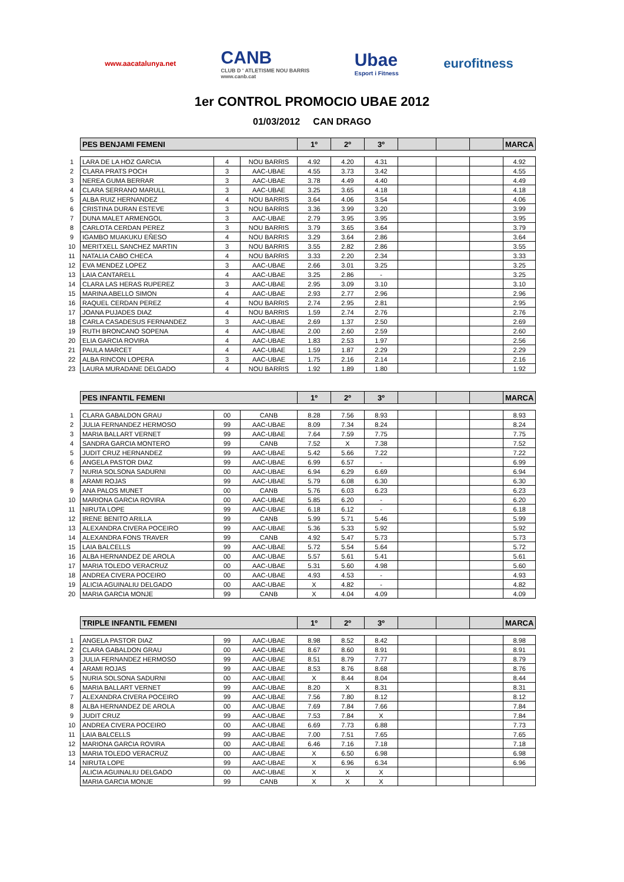www.aacatalunya.net
CANB
CLUB D ' ATLETISME NOU BARRIS
www.canb.cat
Ubae
Esport i Fitness
eurofitness
1er CONTROL PROMOCIO UBAE 2012
01/03/2012 CAN DRAGO
| | PES BENJAMI FEMENI | | | 1º | 2º | 3º | | | | MARCA |
| 1 | LARA DE LA HOZ GARCIA | 4 | NOU BARRIS | 4.92 | 4.20 | 4.31 | | | | 4.92 |
| 2 | CLARA PRATS POCH | 3 | AAC-UBAE | 4.55 | 3.73 | 3.42 | | | | 4.55 |
| 3 | NEREA GUMA BERRAR | 3 | AAC-UBAE | 3.78 | 4.49 | 4.40 | | | | 4.49 |
| 4 | CLARA SERRANO MARULL | 3 | AAC-UBAE | 3.25 | 3.65 | 4.18 | | | | 4.18 |
| 5 | ALBA RUIZ HERNANDEZ | 4 | NOU BARRIS | 3.64 | 4.06 | 3.54 | | | | 4.06 |
| 6 | CRISTINA DURAN ESTEVE | 3 | NOU BARRIS | 3.36 | 3.99 | 3.20 | | | | 3.99 |
| 7 | DUNA MALET ARMENGOL | 3 | AAC-UBAE | 2.79 | 3.95 | 3.95 | | | | 3.95 |
| 8 | CARLOTA CERDAN PEREZ | 3 | NOU BARRIS | 3.79 | 3.65 | 3.64 | | | | 3.79 |
| 9 | IGAMBO MUAKUKU EÑESO | 4 | NOU BARRIS | 3.29 | 3.64 | 2.86 | | | | 3.64 |
| 10 | MERITXELL SANCHEZ MARTIN | 3 | NOU BARRIS | 3.55 | 2.82 | 2.86 | | | | 3.55 |
| 11 | NATALIA CABO CHECA | 4 | NOU BARRIS | 3.33 | 2.20 | 2.34 | | | | 3.33 |
| 12 | EVA MENDEZ LOPEZ | 3 | AAC-UBAE | 2.66 | 3.01 | 3.25 | | | | 3.25 |
| 13 | LAIA CANTARELL | 4 | AAC-UBAE | 3.25 | 2.86 | - | | | | 3.25 |
| 14 | CLARA LAS HERAS RUPEREZ | 3 | AAC-UBAE | 2.95 | 3.09 | 3.10 | | | | 3.10 |
| 15 | MARINA ABELLO SIMON | 4 | AAC-UBAE | 2.93 | 2.77 | 2.96 | | | | 2.96 |
| 16 | RAQUEL CERDAN PEREZ | 4 | NOU BARRIS | 2.74 | 2.95 | 2.81 | | | | 2.95 |
| 17 | JOANA PUJADES DIAZ | 4 | NOU BARRIS | 1.59 | 2.74 | 2.76 | | | | 2.76 |
| 18 | CARLA CASADESUS FERNANDEZ | 3 | AAC-UBAE | 2.69 | 1.37 | 2.50 | | | | 2.69 |
| 19 | RUTH BRONCANO SOPENA | 4 | AAC-UBAE | 2.00 | 2.60 | 2.59 | | | | 2.60 |
| 20 | ELIA GARCIA ROVIRA | 4 | AAC-UBAE | 1.83 | 2.53 | 1.97 | | | | 2.56 |
| 21 | PAULA MARCET | 4 | AAC-UBAE | 1.59 | 1.87 | 2.29 | | | | 2.29 |
| 22 | ALBA RINCON LOPERA | 3 | AAC-UBAE | 1.75 | 2.16 | 2.14 | | | | 2.16 |
| 23 | LAURA MURADANE DELGADO | 4 | NOU BARRIS | 1.92 | 1.89 | 1.80 | | | | 1.92 |
| | PES INFANTIL FEMENI | | | 1º | 2º | 3º | | | | MARCA |
| 1 | CLARA GABALDON GRAU | 00 | CANB | 8.28 | 7.56 | 8.93 | | | | 8.93 |
| 2 | JULIA FERNANDEZ HERMOSO | 99 | AAC-UBAE | 8.09 | 7.34 | 8.24 | | | | 8.24 |
| 3 | MARIA BALLART VERNET | 99 | AAC-UBAE | 7.64 | 7.59 | 7.75 | | | | 7.75 |
| 4 | SANDRA GARCIA MONTERO | 99 | CANB | 7.52 | X | 7.38 | | | | 7.52 |
| 5 | JUDIT CRUZ HERNANDEZ | 99 | AAC-UBAE | 5.42 | 5.66 | 7.22 | | | | 7.22 |
| 6 | ANGELA PASTOR DIAZ | 99 | AAC-UBAE | 6.99 | 6.57 | - | | | | 6.99 |
| 7 | NURIA SOLSONA SADURNI | 00 | AAC-UBAE | 6.94 | 6.29 | 6.69 | | | | 6.94 |
| 8 | ARAMI ROJAS | 99 | AAC-UBAE | 5.79 | 6.08 | 6.30 | | | | 6.30 |
| 9 | ANA PALOS MUNET | 00 | CANB | 5.76 | 6.03 | 6.23 | | | | 6.23 |
| 10 | MARIONA GARCIA ROVIRA | 00 | AAC-UBAE | 5.85 | 6.20 | - | | | | 6.20 |
| 11 | NIRUTA LOPE | 99 | AAC-UBAE | 6.18 | 6.12 | - | | | | 6.18 |
| 12 | IRENE BENITO ARILLA | 99 | CANB | 5.99 | 5.71 | 5.46 | | | | 5.99 |
| 13 | ALEXANDRA CIVERA POCEIRO | 99 | AAC-UBAE | 5.36 | 5.33 | 5.92 | | | | 5.92 |
| 14 | ALEXANDRA FONS TRAVER | 99 | CANB | 4.92 | 5.47 | 5.73 | | | | 5.73 |
| 15 | LAIA BALCELLS | 99 | AAC-UBAE | 5.72 | 5.54 | 5.64 | | | | 5.72 |
| 16 | ALBA HERNANDEZ DE AROLA | 00 | AAC-UBAE | 5.57 | 5.61 | 5.41 | | | | 5.61 |
| 17 | MARIA TOLEDO VERACRUZ | 00 | AAC-UBAE | 5.31 | 5.60 | 4.98 | | | | 5.60 |
| 18 | ANDREA CIVERA POCEIRO | 00 | AAC-UBAE | 4.93 | 4.53 | - | | | | 4.93 |
| 19 | ALICIA AGUINALIU DELGADO | 00 | AAC-UBAE | X | 4.82 | - | | | | 4.82 |
| 20 | MARIA GARCIA MONJE | 99 | CANB | X | 4.04 | 4.09 | | | | 4.09 |
| | TRIPLE INFANTIL FEMENI | | | 1º | 2º | 3º | | | | MARCA |
| 1 | ANGELA PASTOR DIAZ | 99 | AAC-UBAE | 8.98 | 8.52 | 8.42 | | | | 8.98 |
| 2 | CLARA GABALDON GRAU | 00 | AAC-UBAE | 8.67 | 8.60 | 8.91 | | | | 8.91 |
| 3 | JULIA FERNANDEZ HERMOSO | 99 | AAC-UBAE | 8.51 | 8.79 | 7.77 | | | | 8.79 |
| 4 | ARAMI ROJAS | 99 | AAC-UBAE | 8.53 | 8.76 | 8.68 | | | | 8.76 |
| 5 | NURIA SOLSONA SADURNI | 00 | AAC-UBAE | X | 8.44 | 8.04 | | | | 8.44 |
| 6 | MARIA BALLART VERNET | 99 | AAC-UBAE | 8.20 | X | 8.31 | | | | 8.31 |
| 7 | ALEXANDRA CIVERA POCEIRO | 99 | AAC-UBAE | 7.56 | 7.80 | 8.12 | | | | 8.12 |
| 8 | ALBA HERNANDEZ DE AROLA | 00 | AAC-UBAE | 7.69 | 7.84 | 7.66 | | | | 7.84 |
| 9 | JUDIT CRUZ | 99 | AAC-UBAE | 7.53 | 7.84 | X | | | | 7.84 |
| 10 | ANDREA CIVERA POCEIRO | 00 | AAC-UBAE | 6.69 | 7.73 | 6.88 | | | | 7.73 |
| 11 | LAIA BALCELLS | 99 | AAC-UBAE | 7.00 | 7.51 | 7.65 | | | | 7.65 |
| 12 | MARIONA GARCIA ROVIRA | 00 | AAC-UBAE | 6.46 | 7.16 | 7.18 | | | | 7.18 |
| 13 | MARIA TOLEDO VERACRUZ | 00 | AAC-UBAE | X | 6.50 | 6.98 | | | | 6.98 |
| 14 | NIRUTA LOPE | 99 | AAC-UBAE | X | 6.96 | 6.34 | | | | 6.96 |
| | ALICIA AGUINALIU DELGADO | 00 | AAC-UBAE | X | X | X | | | | |
| | MARIA GARCIA MONJE | 99 | CANB | X | X | X | | | | |